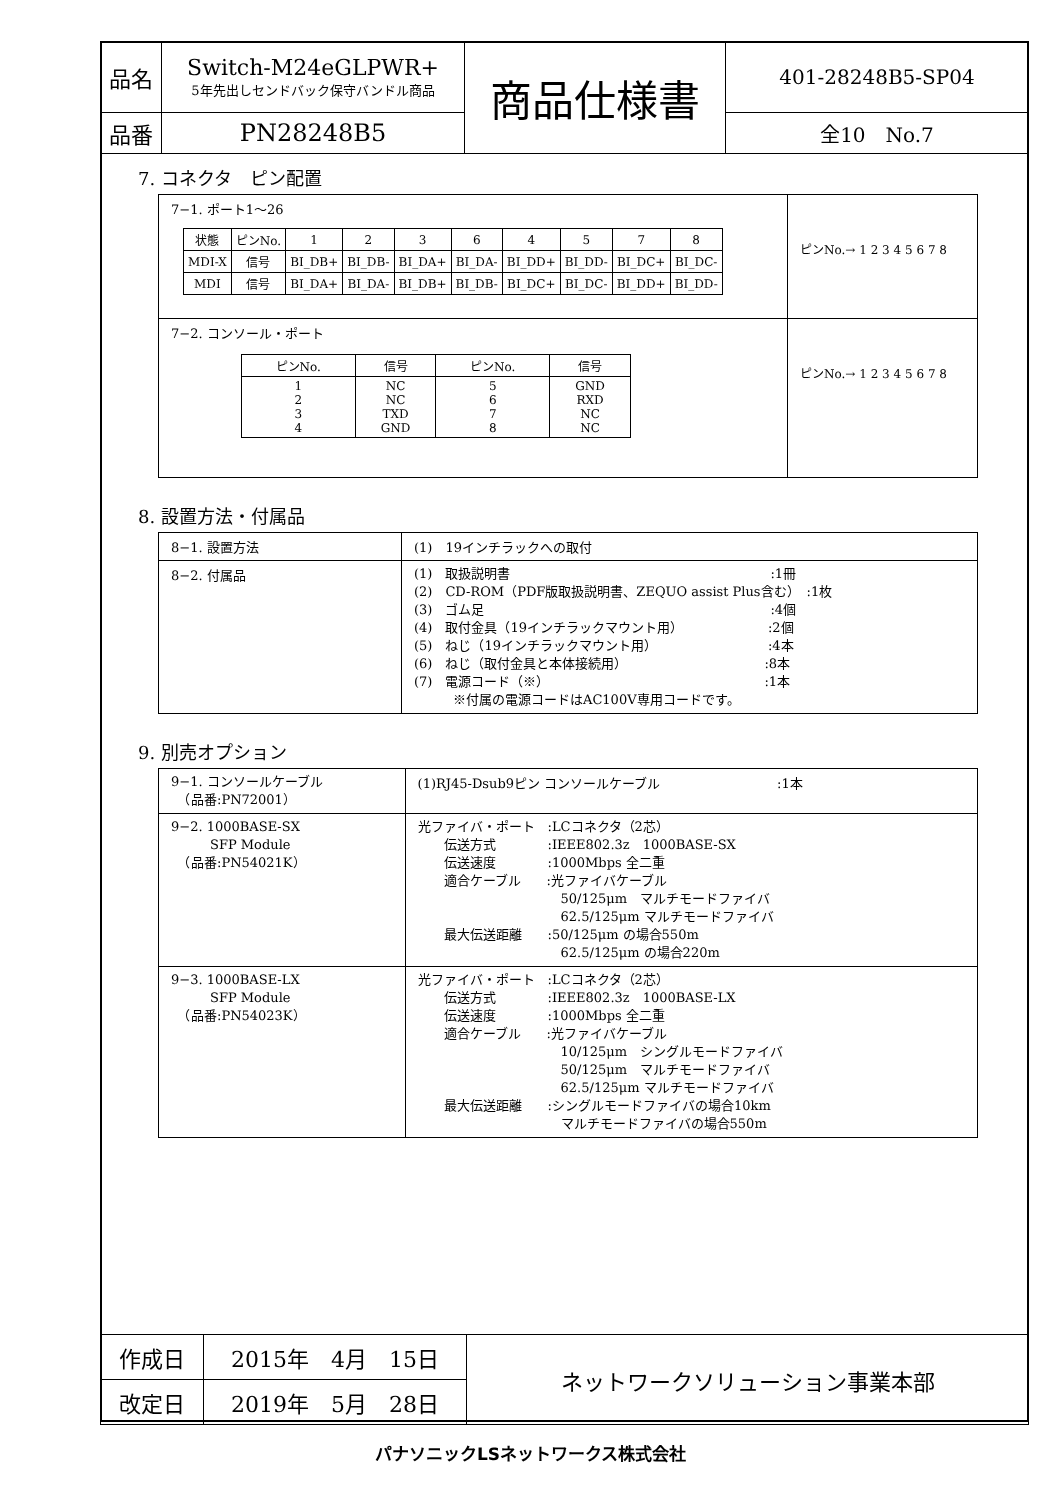| 品名 | Switch-M24eGLPWR+ 5年先出しセンドバック保守バンドル商品 | 商品仕様書 | 401-28248B5-SP04 |
| 品番 | PN28248B5 | | 全10 No.7 |
7. コネクタ　ピン配置
| 7−1. ポート1〜26 / 状態 / ピンNo. / 1 / 2 / 3 / 6 / 4 / 5 / 7 / 8 / / MDI-X / 信号 / BI_DB+ / BI_DB- / BI_DA+ / BI_DA- / BI_DD+ / BI_DD- / BI_DC+ / BI_DC- / / MDI / 信号 / BI_DA+ / BI_DA- / BI_DB+ / BI_DB- / BI_DC+ / BI_DC- / BI_DD+ / BI_DD- / | ピンNo.→ 1 2 3 4 5 6 7 8 |
| 7−2. コンソール・ポート / ピンNo. / 信号 / ピンNo. / 信号 / / 1 2 3 4 / NC NC TXD GND / 5 6 7 8 / GND RXD NC NC / | ピンNo.→ 1 2 3 4 5 6 7 8 |
8. 設置方法・付属品
| 8−1. 設置方法 | (1) 19インチラックへの取付 |
| 8−2. 付属品 | (1) 取扱説明書 :1冊 (2) CD-ROM（PDF版取扱説明書、ZEQUO assist Plus含む） :1枚 (3) ゴム足 :4個 (4) 取付金具（19インチラックマウント用） :2個 (5) ねじ（19インチラックマウント用） :4本 (6) ねじ（取付金具と本体接続用） :8本 (7) 電源コード（※） :1本 ※付属の電源コードはAC100V専用コードです。 |
9. 別売オプション
| 9−1. コンソールケーブル （品番:PN72001） | (1)RJ45-Dsub9ピン コンソールケーブル :1本 |
| 9−2. 1000BASE-SX SFP Module （品番:PN54021K） | 光ファイバ・ポート :LCコネクタ（2芯） 伝送方式 :IEEE802.3z 1000BASE-SX 伝送速度 :1000Mbps 全二重 適合ケーブル :光ファイバケーブル 50/125μm マルチモードファイバ 62.5/125μm マルチモードファイバ 最大伝送距離 :50/125μm の場合550m 62.5/125μm の場合220m |
| 9−3. 1000BASE-LX SFP Module （品番:PN54023K） | 光ファイバ・ポート :LCコネクタ（2芯） 伝送方式 :IEEE802.3z 1000BASE-LX 伝送速度 :1000Mbps 全二重 適合ケーブル :光ファイバケーブル 10/125μm シングルモードファイバ 50/125μm マルチモードファイバ 62.5/125μm マルチモードファイバ 最大伝送距離 :シングルモードファイバの場合10km マルチモードファイバの場合550m |
| 作成日 | 2015年 4月 15日 | ネットワークソリューション事業本部 |
| 改定日 | 2019年 5月 28日 | |
パナソニックLSネットワークス株式会社